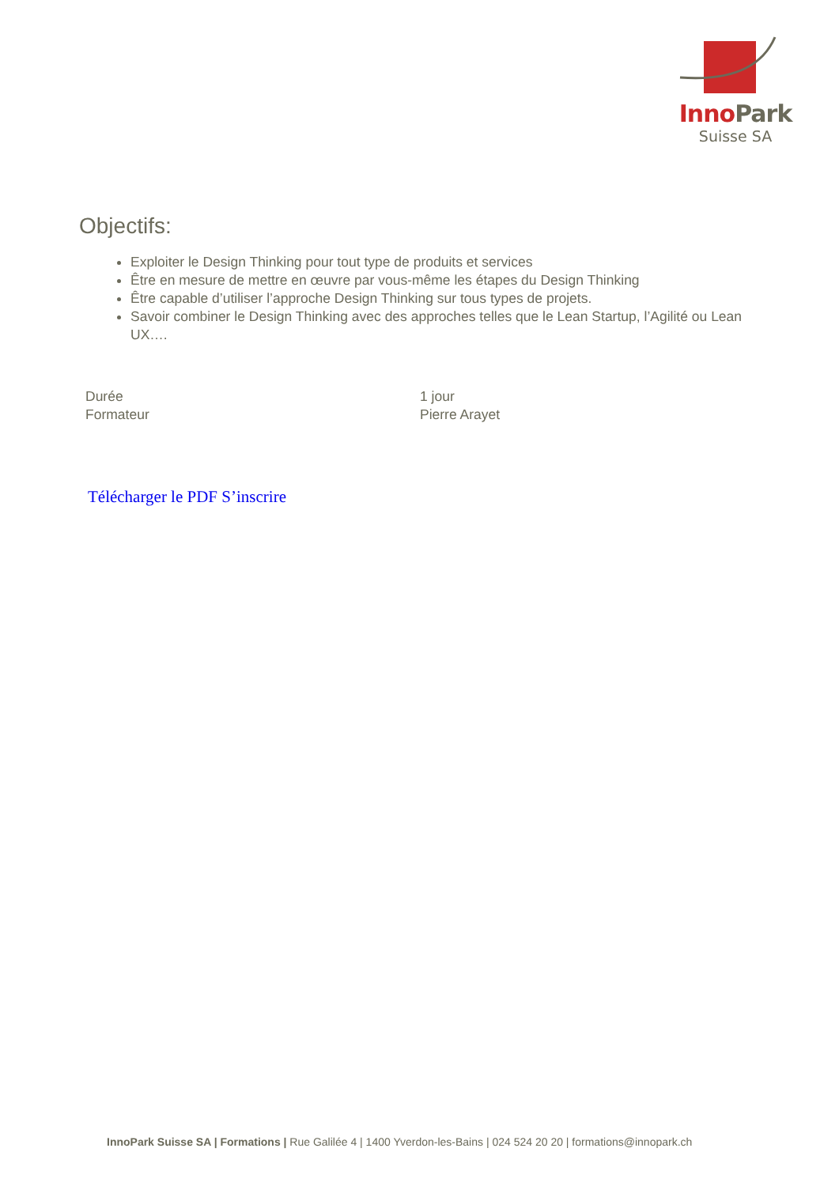Inno Park
Suisse SA
Objectifs:
Exploiter le Design Thinking pour tout type de produits et services
Être en mesure de mettre en œuvre par vous-même les étapes du Design Thinking
Être capable d’utiliser l’approche Design Thinking sur tous types de projets.
Savoir combiner le Design Thinking avec des approches telles que le Lean Startup, l’Agilité ou Lean UX….
| Durée | 1 jour |
| Formateur | Pierre Arayet |
Télécharger le PDF S’inscrire
InnoPark Suisse SA | Formations | Rue Galilée 4 | 1400 Yverdon-les-Bains | 024 524 20 20 | formations@innopark.ch